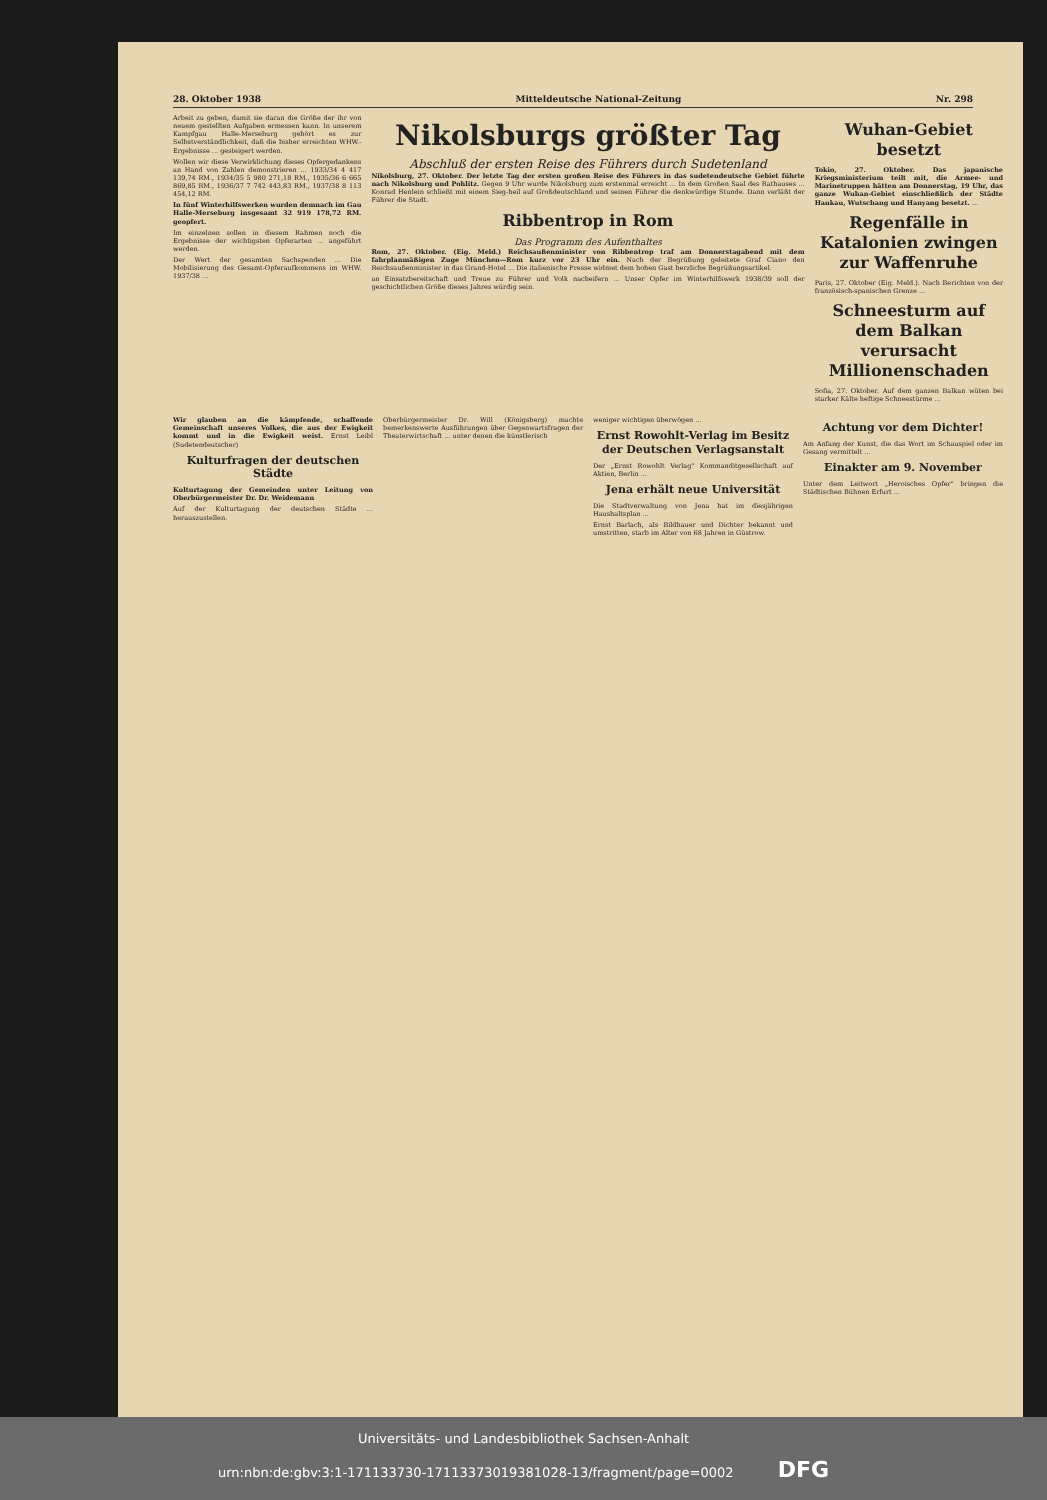28. Oktober 1938 Mitteldeutsche National-Zeitung Nr. 298
Arbeit zu geben, damit sie daran die Größe der ihr von neuem gestellten Aufgaben ermessen kann. In unserem Kampfgau Halle-Merseburg gehört es zur Selbstverständlichkeit, daß die bisher erreichten WHW.-Ergebnisse ... gesteigert werden.
Wollen wir diese Verwirklichung dieses Opfergedankens an Hand von Zahlen demonstrieren ... 1933/34 4 417 139,74 RM., 1934/35 5 980 271,18 RM., 1935/36 6 665 869,85 RM., 1936/37 7 742 443,83 RM., 1937/38 8 113 454,12 RM.
In fünf Winterhilfswerken wurden demnach im Gau Halle-Merseburg insgesamt 32 919 178,72 RM. geopfert.
Im einzelnen sollen in diesem Rahmen noch die Ergebnisse der wichtigsten Opferarten ... angeführt werden.
Der Wert der gesamten Sachspenden ... Die Mobilisierung des Gesamt-Opferaufkommens im WHW. 1937/38 ...
Nikolsburgs größter Tag
Abschluß der ersten Reise des Führers durch Sudetenland
Nikolsburg, 27. Oktober. Der letzte Tag der ersten großen Reise des Führers in das sudetendeutsche Gebiet führte nach Nikolsburg und Pohlitz. Gegen 9 Uhr wurde Nikolsburg zum erstenmal erreicht ... In dem Großen Saal des Rathauses ... Konrad Henlein schließt mit einem Sieg-heil auf Großdeutschland und seinen Führer die denkwürdige Stunde. Dann verläßt der Führer die Stadt.
Ribbentrop in Rom
Das Programm des Aufenthaltes
Rom, 27. Oktober. (Eig. Meld.) Reichsaußenminister von Ribbentrop traf am Donnerstagabend mit dem fahrplanmäßigen Zuge München—Rom kurz vor 23 Uhr ein. Nach der Begrüßung geleitete Graf Ciano den Reichsaußenminister in das Grand-Hotel ... Die italienische Presse widmet dem hohen Gast herzliche Begrüßungsartikel.
an Einsatzbereitschaft und Treue zu Führer und Volk nacheifern ... Unser Opfer im Winterhilfswerk 1938/39 soll der geschichtlichen Größe dieses Jahres würdig sein.
Wuhan-Gebiet besetzt
Tokio, 27. Oktober. Das japanische Kriegsministerium teilt mit, die Armee- und Marinetruppen hätten am Donnerstag, 19 Uhr, das ganze Wuhan-Gebiet einschließlich der Städte Hankau, Wutschang und Hanyang besetzt. ...
Regenfälle in Katalonien zwingen zur Waffenruhe
Paris, 27. Oktober (Eig. Meld.). Nach Berichten von der französisch-spanischen Grenze ...
Schneesturm auf dem Balkan verursacht Millionenschaden
Sofia, 27. Oktober. Auf dem ganzen Balkan wüten bei starker Kälte heftige Schneestürme ...
Wir glauben an die kämpfende, schaffende Gemeinschaft unseres Volkes, die aus der Ewigkeit kommt und in die Ewigkeit weist. Ernst Leibl (Sudetendeutscher)
Kulturfragen der deutschen Städte
Kulturtagung der Gemeinden unter Leitung von Oberbürgermeister Dr. Dr. Weidemann
Auf der Kulturtagung der deutschen Städte ... herauszustellen.
Oberbürgermeister Dr. Will (Königsberg) machte bemerkenswerte Ausführungen über Gegenwartsfragen der Theaterwirtschaft ... unter denen die künstlerisch
weniger wichtigen überwögen ...
Ernst Rowohlt-Verlag im Besitz der Deutschen Verlagsanstalt
Der „Ernst Rowohlt Verlag" Kommanditgesellschaft auf Aktien, Berlin ...
Jena erhält neue Universität
Die Stadtverwaltung von Jena hat im diesjährigen Haushaltsplan ...
Ernst Barlach, als Bildhauer und Dichter bekannt und umstritten, starb im Alter von 68 Jahren in Güstrow.
Achtung vor dem Dichter!
Am Anfang der Kunst, die das Wort im Schauspiel oder im Gesang vermittelt ...
Einakter am 9. November
Unter dem Leitwort „Heroisches Opfer" bringen die Städtischen Bühnen Erfurt ...
Universitäts- und Landesbibliothek Sachsen-Anhalt
urn:nbn:de:gbv:3:1-171133730-17113373019381028-13/fragment/page=0002 DFG